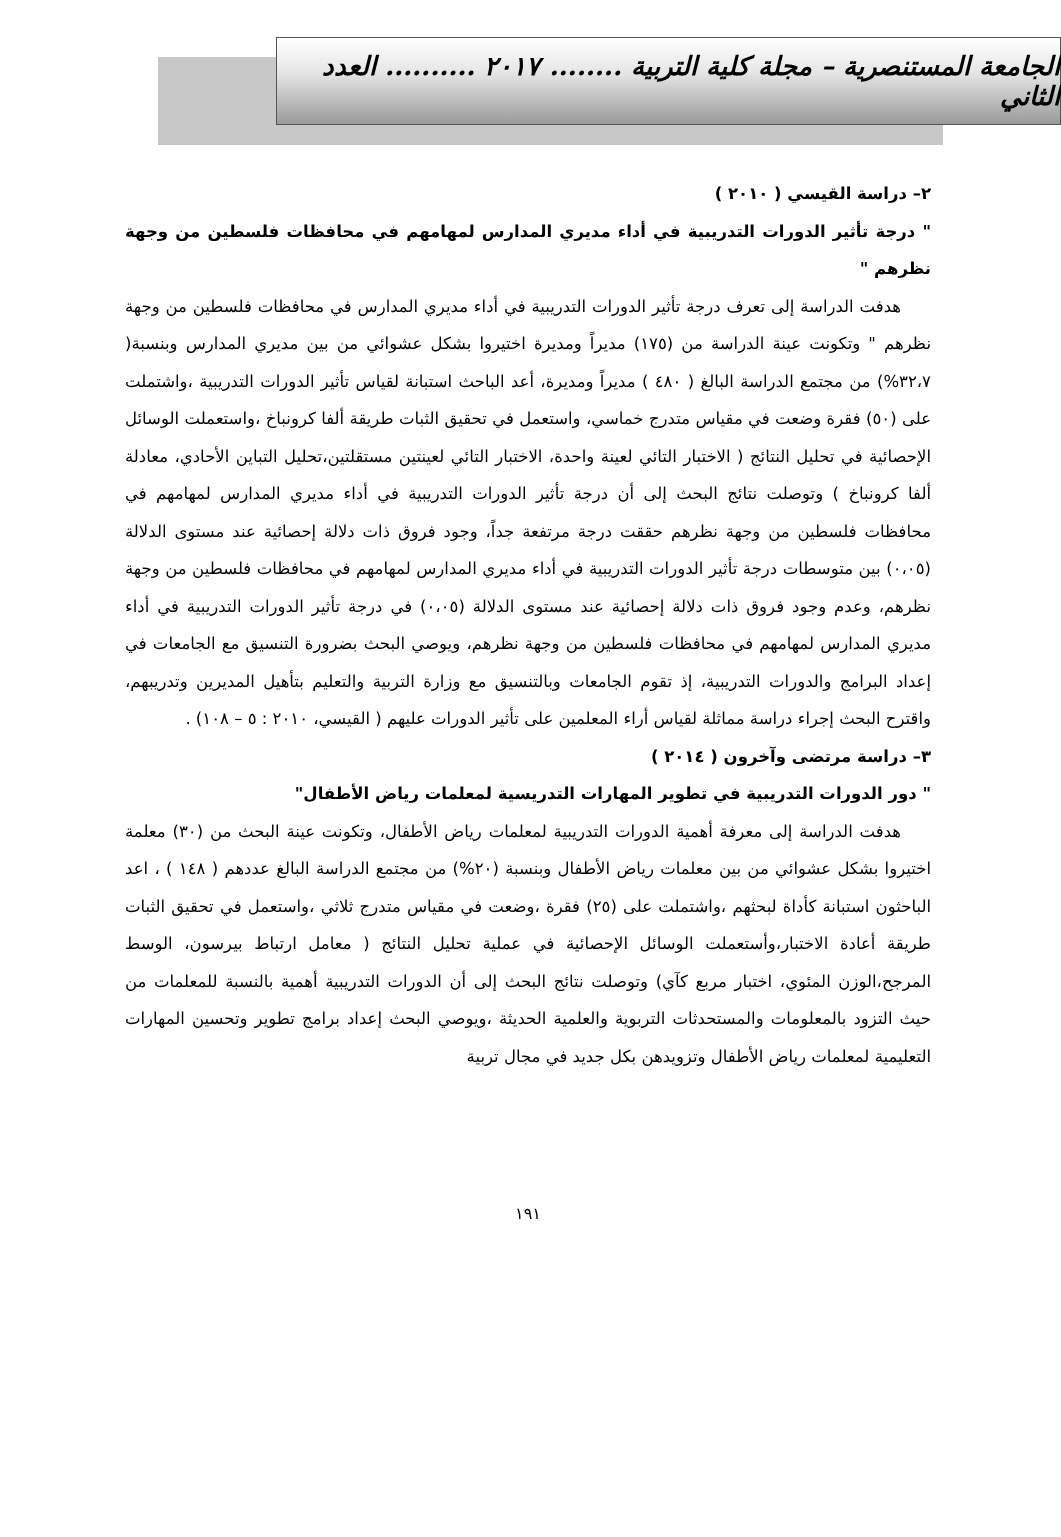الجامعة المستنصرية – مجلة كلية التربية ........ ٢٠١٧ .......... العدد الثاني
٢– دراسة القيسي ( ٢٠١٠ )
" درجة تأثير الدورات التدريبية في أداء مديري المدارس لمهامهم في محافظات فلسطين من وجهة نظرهم "
هدفت الدراسة إلى تعرف درجة تأثير الدورات التدريبية في أداء مديري المدارس في محافظات فلسطين من وجهة نظرهم " وتكونت عينة الدراسة من (١٧٥) مديراً ومديرة اختيروا بشكل عشوائي من بين مديري المدارس وبنسبة( ٣٢،٧%) من مجتمع الدراسة البالغ ( ٤٨٠ ) مديراً ومديرة، أعد الباحث استبانة لقياس تأثير الدورات التدريبية ،واشتملت على (٥٠) فقرة وضعت في مقياس متدرج خماسي، واستعمل في تحقيق الثبات طريقة ألفا كرونباخ ،واستعملت الوسائل الإحصائية في تحليل النتائج ( الاختبار التائي لعينة واحدة، الاختبار التائي لعينتين مستقلتين،تحليل التباين الأحادي، معادلة ألفا كرونباخ ) وتوصلت نتائج البحث إلى أن درجة تأثير الدورات التدريبية في أداء مديري المدارس لمهامهم في محافظات فلسطين من وجهة نظرهم حققت درجة مرتفعة جداً، وجود فروق ذات دلالة إحصائية عند مستوى الدلالة (٠،٠٥) بين متوسطات درجة تأثير الدورات التدريبية في أداء مديري المدارس لمهامهم في محافظات فلسطين من وجهة نظرهم، وعدم وجود فروق ذات دلالة إحصائية عند مستوى الدلالة (٠،٠٥) في درجة تأثير الدورات التدريبية في أداء مديري المدارس لمهامهم في محافظات فلسطين من وجهة نظرهم، ويوصي البحث بضرورة التنسيق مع الجامعات في إعداد البرامج والدورات التدريبية، إذ تقوم الجامعات وبالتنسيق مع وزارة التربية والتعليم بتأهيل المديرين وتدريبهم، واقترح البحث إجراء دراسة مماثلة لقياس أراء المعلمين على تأثير الدورات عليهم ( القيسي، ٢٠١٠ : ٥ – ١٠٨) .
٣– دراسة مرتضى وآخرون ( ٢٠١٤ )
" دور الدورات التدريبية في تطوير المهارات التدريسية لمعلمات رياض الأطفال"
هدفت الدراسة إلى معرفة أهمية الدورات التدريبية لمعلمات رياض الأطفال، وتكونت عينة البحث من (٣٠) معلمة اختيروا بشكل عشوائي من بين معلمات رياض الأطفال وبنسبة (٢٠%) من مجتمع الدراسة البالغ عددهم ( ١٤٨ ) ، اعد الباحثون استبانة كأداة لبحثهم ،واشتملت على (٢٥) فقرة ،وضعت في مقياس متدرج ثلاثي ،واستعمل في تحقيق الثبات طريقة أعادة الاختبار،وأستعملت الوسائل الإحصائية في عملية تحليل النتائج ( معامل ارتباط بيرسون، الوسط المرجح،الوزن المئوي، اختبار مربع كآي) وتوصلت نتائج البحث إلى أن الدورات التدريبية أهمية بالنسبة للمعلمات من حيث التزود بالمعلومات والمستحدثات التربوية والعلمية الحديثة ،ويوصي البحث إعداد برامج تطوير وتحسين المهارات التعليمية لمعلمات رياض الأطفال وتزويدهن بكل جديد في مجال تربية
١٩١